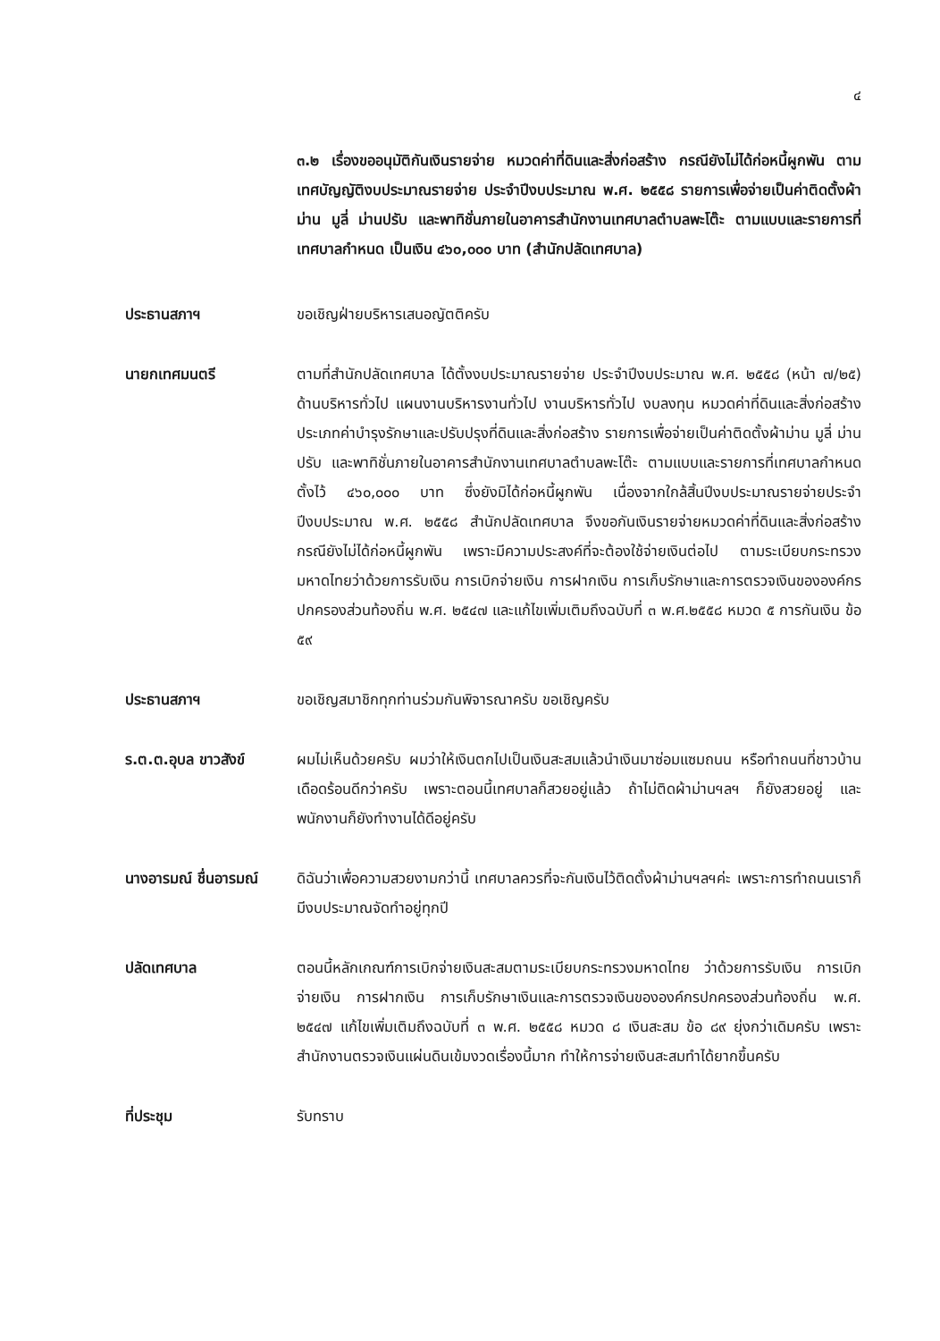๔
๓.๒ เรื่องขออนุมัติกันเงินรายจ่าย หมวดค่าที่ดินและสิ่งก่อสร้าง กรณียังไม่ได้ก่อหนี้ผูกพัน ตามเทศบัญญัติงบประมาณรายจ่าย ประจำปีงบประมาณ พ.ศ. ๒๕๕๘ รายการเพื่อจ่ายเป็นค่าติดตั้งผ้าม่าน มูลี่ ม่านปรับ และพาทิชั่นภายในอาคารสำนักงานเทศบาลตำบลพะโต๊ะ ตามแบบและรายการที่เทศบาลกำหนด เป็นเงิน ๔๖๐,๐๐๐ บาท (สำนักปลัดเทศบาล)
ประธานสภาฯ ขอเชิญฝ่ายบริหารเสนอญัตติครับ
นายกเทศมนตรี ตามที่สำนักปลัดเทศบาล ได้ตั้งงบประมาณรายจ่าย ประจำปีงบประมาณ พ.ศ. ๒๕๕๘ (หน้า ๗/๒๕) ด้านบริหารทั่วไป แผนงานบริหารงานทั่วไป งานบริหารทั่วไป งบลงทุน หมวดค่าที่ดินและสิ่งก่อสร้าง ประเภทค่าบำรุงรักษาและปรับปรุงที่ดินและสิ่งก่อสร้าง รายการเพื่อจ่ายเป็นค่าติดตั้งผ้าม่าน มูลี่ ม่านปรับ และพาทิชั่นภายในอาคารสำนักงานเทศบาลตำบลพะโต๊ะ ตามแบบและรายการที่เทศบาลกำหนด ตั้งไว้ ๔๖๐,๐๐๐ บาท ซึ่งยังมิได้ก่อหนี้ผูกพัน เนื่องจากใกล้สิ้นปีงบประมาณรายจ่ายประจำปีงบประมาณ พ.ศ. ๒๕๕๘ สำนักปลัดเทศบาล จึงขอกันเงินรายจ่ายหมวดค่าที่ดินและสิ่งก่อสร้าง กรณียังไม่ได้ก่อหนี้ผูกพัน เพราะมีความประสงค์ที่จะต้องใช้จ่ายเงินต่อไป ตามระเบียบกระทรวงมหาดไทยว่าด้วยการรับเงิน การเบิกจ่ายเงิน การฝากเงิน การเก็บรักษาและการตรวจเงินขององค์กรปกครองส่วนท้องถิ่น พ.ศ. ๒๕๔๗ และแก้ไขเพิ่มเติมถึงฉบับที่ ๓ พ.ศ.๒๕๕๘ หมวด ๕ การกันเงิน ข้อ ๕๙
ประธานสภาฯ ขอเชิญสมาชิกทุกท่านร่วมกันพิจารณาครับ ขอเชิญครับ
ร.ต.ต.อุบล ขาวสังข์ ผมไม่เห็นด้วยครับ ผมว่าให้เงินตกไปเป็นเงินสะสมแล้วนำเงินมาซ่อมแซมถนน หรือทำถนนที่ชาวบ้านเดือดร้อนดีกว่าครับ เพราะตอนนี้เทศบาลก็สวยอยู่แล้ว ถ้าไม่ติดผ้าม่านฯลฯ ก็ยังสวยอยู่ และพนักงานก็ยังทำงานได้ดีอยู่ครับ
นางอารมณ์ ชื่นอารมณ์
ดิฉันว่าเพื่อความสวยงามกว่านี้ เทศบาลควรที่จะกันเงินไว้ติดตั้งผ้าม่านฯลฯค่ะ เพราะการทำถนนเราก็มีงบประมาณจัดทำอยู่ทุกปี
ปลัดเทศบาล ตอนนี้หลักเกณฑ์การเบิกจ่ายเงินสะสมตามระเบียบกระทรวงมหาดไทย ว่าด้วยการรับเงิน การเบิกจ่ายเงิน การฝากเงิน การเก็บรักษาเงินและการตรวจเงินขององค์กรปกครองส่วนท้องถิ่น พ.ศ. ๒๕๔๗ แก้ไขเพิ่มเติมถึงฉบับที่ ๓ พ.ศ. ๒๕๕๘ หมวด ๘ เงินสะสม ข้อ ๘๙ ยุ่งกว่าเดิมครับ เพราะสำนักงานตรวจเงินแผ่นดินเข้มงวดเรื่องนี้มาก ทำให้การจ่ายเงินสะสมทำได้ยากขึ้นครับ
ที่ประชุม รับทราบ